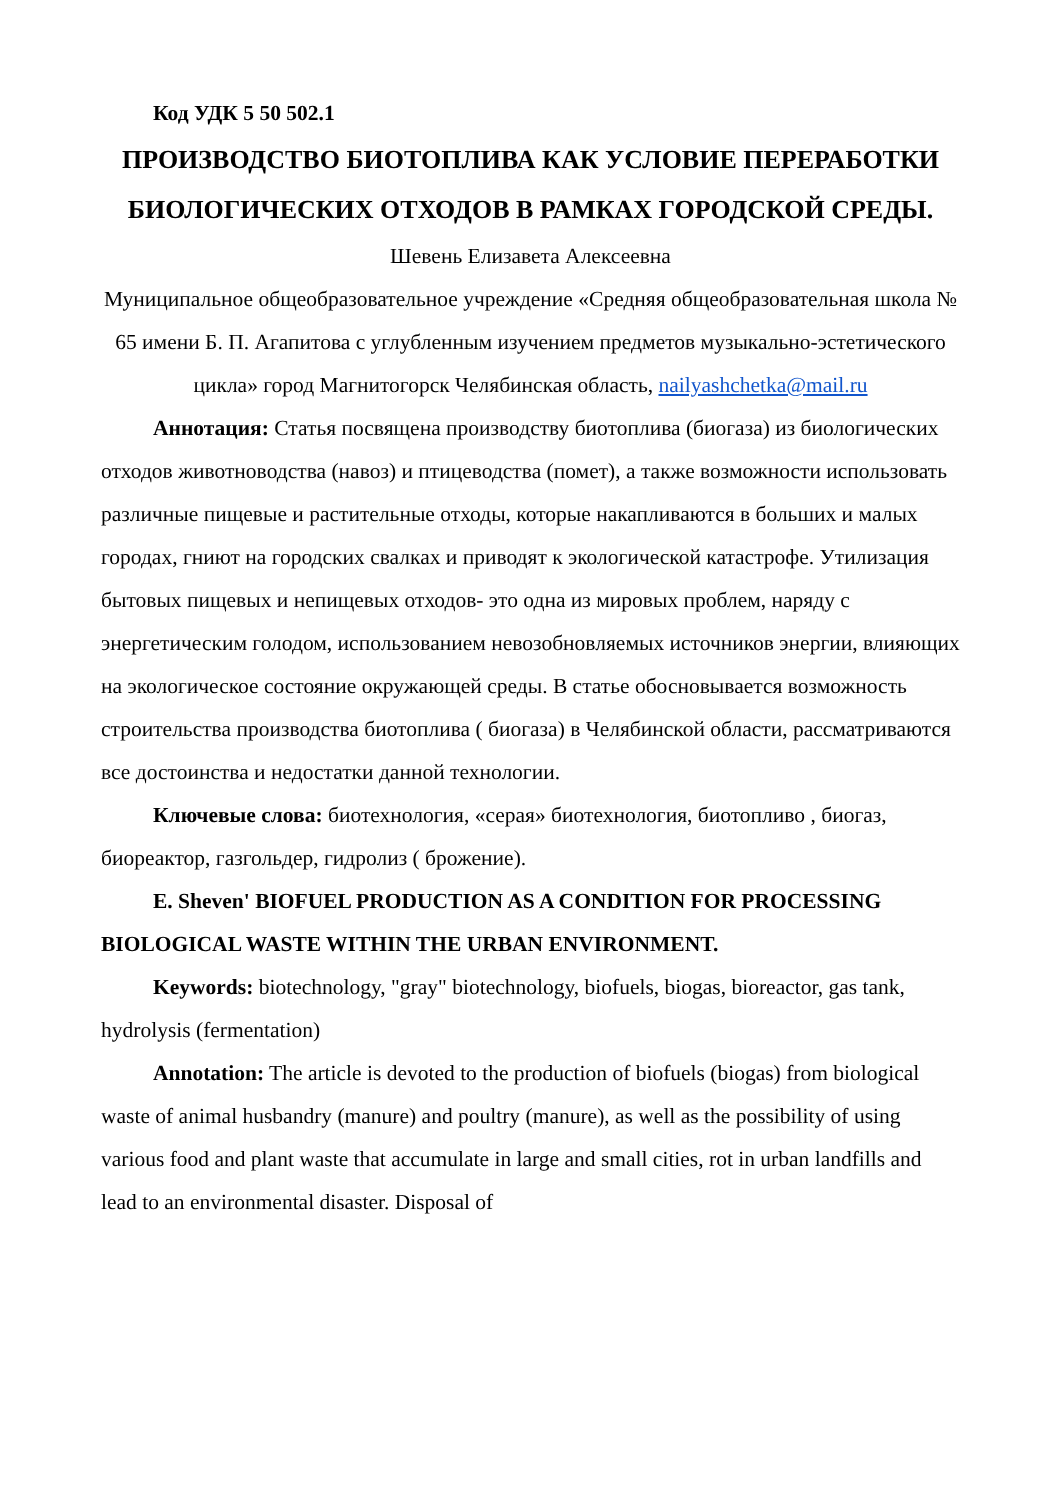Код УДК 5 50 502.1
ПРОИЗВОДСТВО БИОТОПЛИВА КАК УСЛОВИЕ ПЕРЕРАБОТКИ БИОЛОГИЧЕСКИХ ОТХОДОВ В РАМКАХ ГОРОДСКОЙ СРЕДЫ.
Шевень Елизавета Алексеевна
Муниципальное общеобразовательное учреждение «Средняя общеобразовательная школа № 65 имени Б. П. Агапитова с углубленным изучением предметов музыкально-эстетического цикла» город Магнитогорск Челябинская область, nailyashchetka@mail.ru
Аннотация: Статья посвящена производству биотоплива (биогаза) из биологических отходов животноводства (навоз) и птицеводства (помет), а также возможности использовать различные пищевые и растительные отходы, которые накапливаются в больших и малых городах, гниют на городских свалках и приводят к экологической катастрофе. Утилизация бытовых пищевых и непищевых отходов- это одна из мировых проблем, наряду с энергетическим голодом, использованием невозобновляемых источников энергии, влияющих на экологическое состояние окружающей среды. В статье обосновывается возможность строительства производства биотоплива ( биогаза) в Челябинской области, рассматриваются все достоинства и недостатки данной технологии.
Ключевые слова: биотехнология, «серая» биотехнология, биотопливо , биогаз, биореактор, газгольдер, гидролиз ( брожение).
E. Sheven' BIOFUEL PRODUCTION AS A CONDITION FOR PROCESSING BIOLOGICAL WASTE WITHIN THE URBAN ENVIRONMENT.
Keywords: biotechnology, "gray" biotechnology, biofuels, biogas, bioreactor, gas tank, hydrolysis (fermentation)
Annotation: The article is devoted to the production of biofuels (biogas) from biological waste of animal husbandry (manure) and poultry (manure), as well as the possibility of using various food and plant waste that accumulate in large and small cities, rot in urban landfills and lead to an environmental disaster. Disposal of